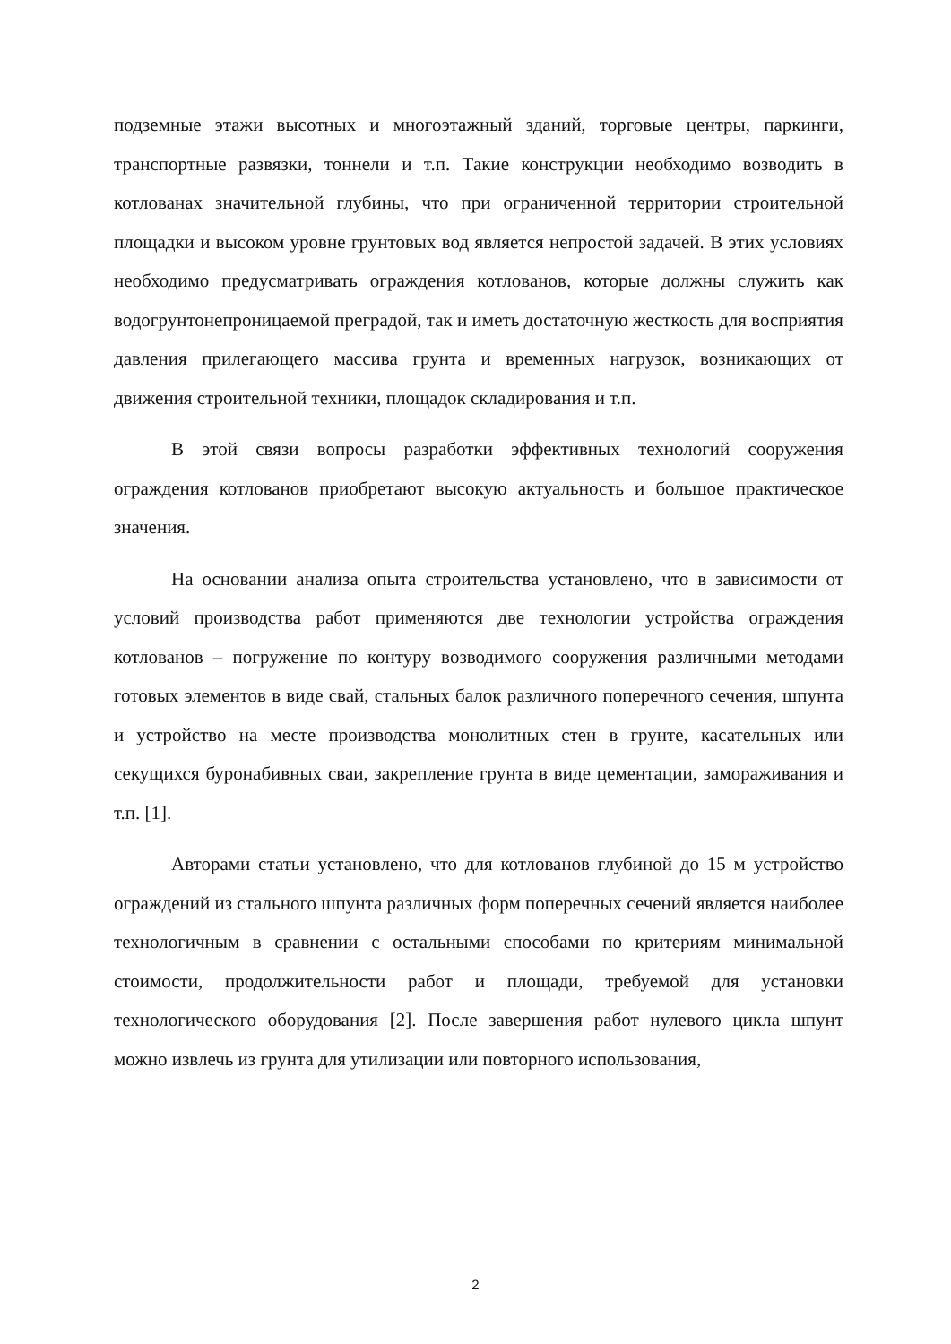подземные этажи высотных и многоэтажный зданий, торговые центры, паркинги, транспортные развязки, тоннели и т.п. Такие конструкции необходимо возводить в котлованах значительной глубины, что при ограниченной территории строительной площадки и высоком уровне грунтовых вод является непростой задачей. В этих условиях необходимо предусматривать ограждения котлованов, которые должны служить как водогрунтонепроницаемой преградой, так и иметь достаточную жесткость для восприятия давления прилегающего массива грунта и временных нагрузок, возникающих от движения строительной техники, площадок складирования и т.п.
В этой связи вопросы разработки эффективных технологий сооружения ограждения котлованов приобретают высокую актуальность и большое практическое значения.
На основании анализа опыта строительства установлено, что в зависимости от условий производства работ применяются две технологии устройства ограждения котлованов – погружение по контуру возводимого сооружения различными методами готовых элементов в виде свай, стальных балок различного поперечного сечения, шпунта и устройство на месте производства монолитных стен в грунте, касательных или секущихся буронабивных сваи, закрепление грунта в виде цементации, замораживания и т.п. [1].
Авторами статьи установлено, что для котлованов глубиной до 15 м устройство ограждений из стального шпунта различных форм поперечных сечений является наиболее технологичным в сравнении с остальными способами по критериям минимальной стоимости, продолжительности работ и площади, требуемой для установки технологического оборудования [2]. После завершения работ нулевого цикла шпунт можно извлечь из грунта для утилизации или повторного использования,
2